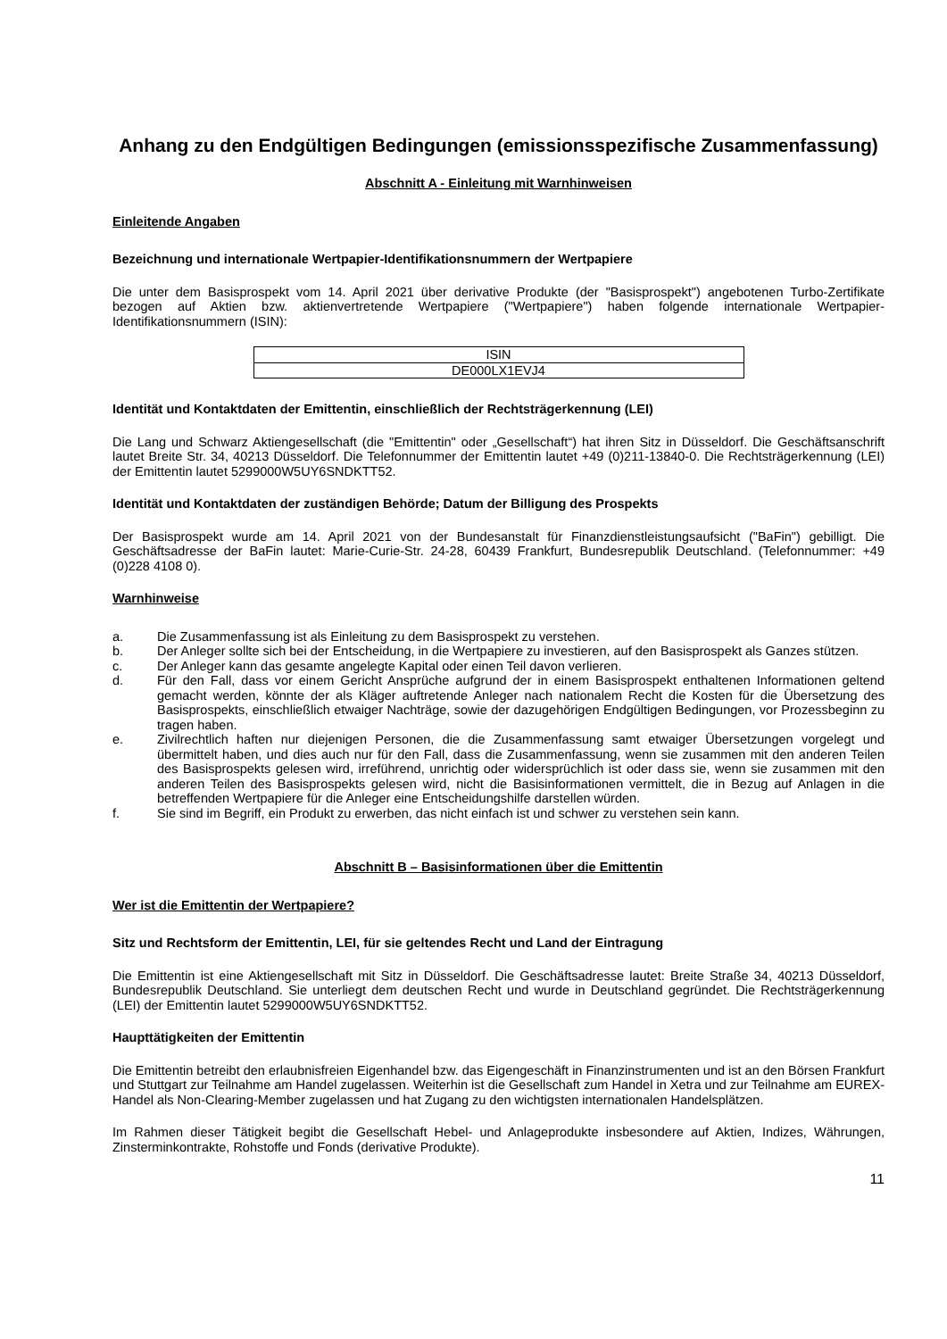Anhang zu den Endgültigen Bedingungen (emissionsspezifische Zusammenfassung)
Abschnitt A - Einleitung mit Warnhinweisen
Einleitende Angaben
Bezeichnung und internationale Wertpapier-Identifikationsnummern der Wertpapiere
Die unter dem Basisprospekt vom 14. April 2021 über derivative Produkte (der "Basisprospekt") angebotenen Turbo-Zertifikate bezogen auf Aktien bzw. aktienvertretende Wertpapiere ("Wertpapiere") haben folgende internationale Wertpapier-Identifikationsnummern (ISIN):
| ISIN |
| DE000LX1EVJ4 |
Identität und Kontaktdaten der Emittentin, einschließlich der Rechtsträgerkennung (LEI)
Die Lang und Schwarz Aktiengesellschaft (die "Emittentin" oder „Gesellschaft“) hat ihren Sitz in Düsseldorf. Die Geschäftsanschrift lautet Breite Str. 34, 40213 Düsseldorf. Die Telefonnummer der Emittentin lautet +49 (0)211-13840-0. Die Rechtsträgerkennung (LEI) der Emittentin lautet 5299000W5UY6SNDKTT52.
Identität und Kontaktdaten der zuständigen Behörde; Datum der Billigung des Prospekts
Der Basisprospekt wurde am 14. April 2021 von der Bundesanstalt für Finanzdienstleistungsaufsicht ("BaFin") gebilligt. Die Geschäftsadresse der BaFin lautet: Marie-Curie-Str. 24-28, 60439 Frankfurt, Bundesrepublik Deutschland. (Telefonnummer: +49 (0)228 4108 0).
Warnhinweise
a. Die Zusammenfassung ist als Einleitung zu dem Basisprospekt zu verstehen.
b. Der Anleger sollte sich bei der Entscheidung, in die Wertpapiere zu investieren, auf den Basisprospekt als Ganzes stützen.
c. Der Anleger kann das gesamte angelegte Kapital oder einen Teil davon verlieren.
d. Für den Fall, dass vor einem Gericht Ansprüche aufgrund der in einem Basisprospekt enthaltenen Informationen geltend gemacht werden, könnte der als Kläger auftretende Anleger nach nationalem Recht die Kosten für die Übersetzung des Basisprospekts, einschließlich etwaiger Nachträge, sowie der dazugehörigen Endgültigen Bedingungen, vor Prozessbeginn zu tragen haben.
e. Zivilrechtlich haften nur diejenigen Personen, die die Zusammenfassung samt etwaiger Übersetzungen vorgelegt und übermittelt haben, und dies auch nur für den Fall, dass die Zusammenfassung, wenn sie zusammen mit den anderen Teilen des Basisprospekts gelesen wird, irreführend, unrichtig oder widersprüchlich ist oder dass sie, wenn sie zusammen mit den anderen Teilen des Basisprospekts gelesen wird, nicht die Basisinformationen vermittelt, die in Bezug auf Anlagen in die betreffenden Wertpapiere für die Anleger eine Entscheidungshilfe darstellen würden.
f. Sie sind im Begriff, ein Produkt zu erwerben, das nicht einfach ist und schwer zu verstehen sein kann.
Abschnitt B – Basisinformationen über die Emittentin
Wer ist die Emittentin der Wertpapiere?
Sitz und Rechtsform der Emittentin, LEI, für sie geltendes Recht und Land der Eintragung
Die Emittentin ist eine Aktiengesellschaft mit Sitz in Düsseldorf. Die Geschäftsadresse lautet: Breite Straße 34, 40213 Düsseldorf, Bundesrepublik Deutschland. Sie unterliegt dem deutschen Recht und wurde in Deutschland gegründet. Die Rechtsträgerkennung (LEI) der Emittentin lautet 5299000W5UY6SNDKTT52.
Haupttätigkeiten der Emittentin
Die Emittentin betreibt den erlaubnisfreien Eigenhandel bzw. das Eigengeschäft in Finanzinstrumenten und ist an den Börsen Frankfurt und Stuttgart zur Teilnahme am Handel zugelassen. Weiterhin ist die Gesellschaft zum Handel in Xetra und zur Teilnahme am EUREX-Handel als Non-Clearing-Member zugelassen und hat Zugang zu den wichtigsten internationalen Handelsplätzen.
Im Rahmen dieser Tätigkeit begibt die Gesellschaft Hebel- und Anlageprodukte insbesondere auf Aktien, Indizes, Währungen, Zinsterminkontrakte, Rohstoffe und Fonds (derivative Produkte).
11